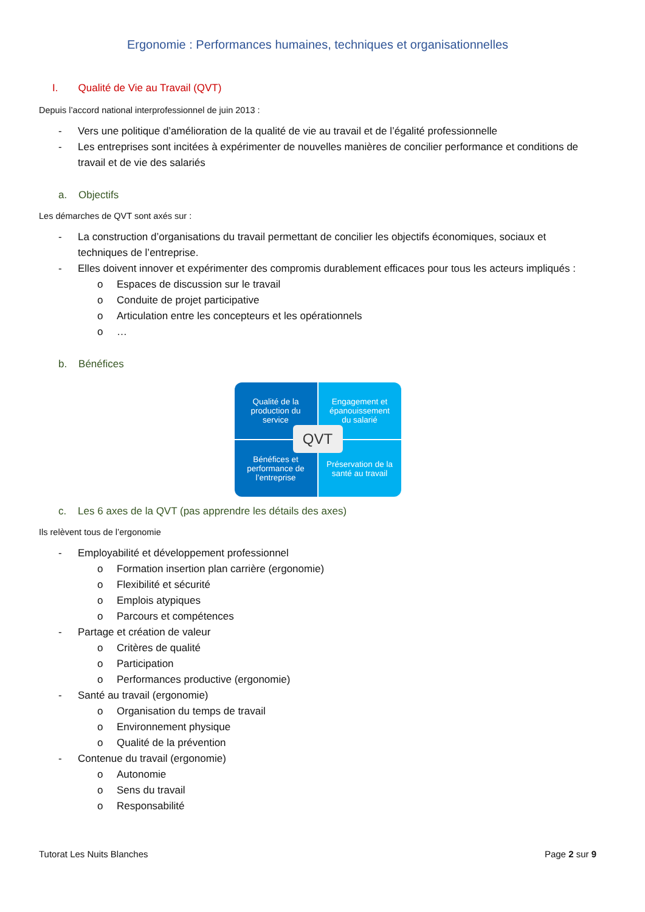Ergonomie : Performances humaines, techniques et organisationnelles
I. Qualité de Vie au Travail (QVT)
Depuis l’accord national interprofessionnel de juin 2013 :
- Vers une politique d’amélioration de la qualité de vie au travail et de l’égalité professionnelle
- Les entreprises sont incitées à expérimenter de nouvelles manières de concilier performance et conditions de travail et de vie des salariés
a. Objectifs
Les démarches de QVT sont axés sur :
- La construction d’organisations du travail permettant de concilier les objectifs économiques, sociaux et techniques de l’entreprise.
- Elles doivent innover et expérimenter des compromis durablement efficaces pour tous les acteurs impliqués :
o Espaces de discussion sur le travail
o Conduite de projet participative
o Articulation entre les concepteurs et les opérationnels
o …
b. Bénéfices
Qualité de la production du service
Engagement et épanouissement du salarié
Bénéfices et performance de l’entreprise
Préservation de la santé au travail
QVT
c. Les 6 axes de la QVT (pas apprendre les détails des axes)
Ils relèvent tous de l’ergonomie
- Employabilité et développement professionnel
o Formation insertion plan carrière (ergonomie)
o Flexibilité et sécurité
o Emplois atypiques
o Parcours et compétences
- Partage et création de valeur
o Critères de qualité
o Participation
o Performances productive (ergonomie)
- Santé au travail (ergonomie)
o Organisation du temps de travail
o Environnement physique
o Qualité de la prévention
- Contenue du travail (ergonomie)
o Autonomie
o Sens du travail
o Responsabilité
Tutorat Les Nuits Blanches Page 2 sur 9